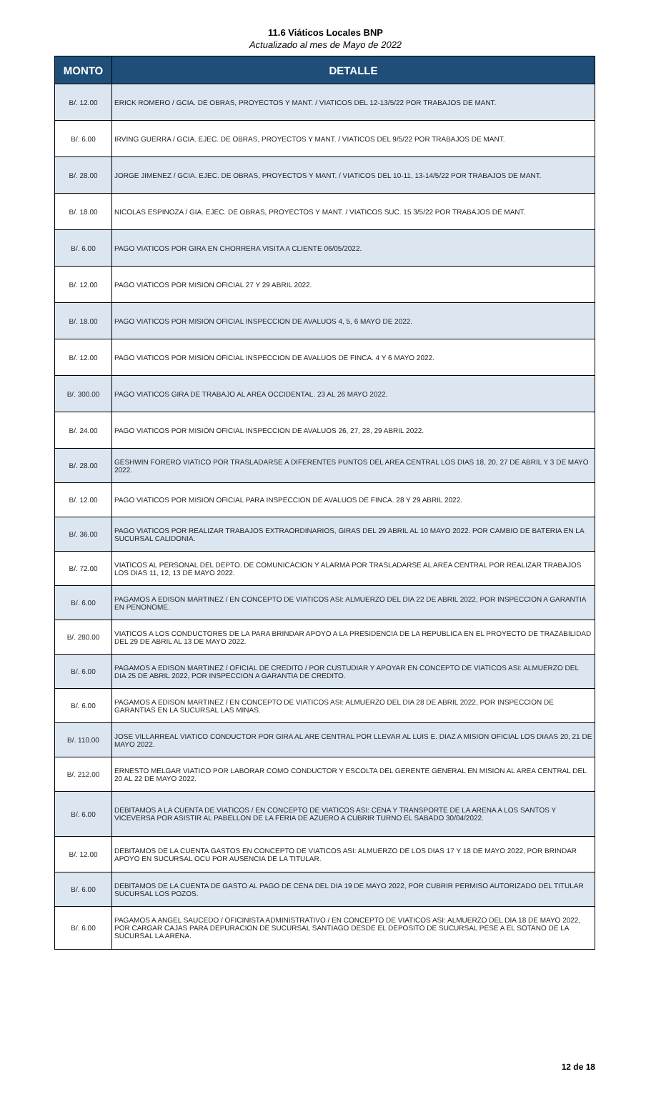11.6 Viáticos Locales BNP
Actualizado al mes de Mayo de 2022
| MONTO | DETALLE |
| --- | --- |
| B/. 12.00 | ERICK ROMERO / GCIA. DE OBRAS, PROYECTOS Y MANT. / VIATICOS DEL 12-13/5/22 POR TRABAJOS DE MANT. |
| B/. 6.00 | IRVING GUERRA / GCIA. EJEC. DE OBRAS, PROYECTOS Y MANT. / VIATICOS DEL 9/5/22 POR TRABAJOS DE MANT. |
| B/. 28.00 | JORGE JIMENEZ / GCIA. EJEC. DE OBRAS, PROYECTOS Y MANT. / VIATICOS DEL 10-11, 13-14/5/22 POR TRABAJOS DE MANT. |
| B/. 18.00 | NICOLAS ESPINOZA / GIA. EJEC. DE OBRAS, PROYECTOS Y MANT. / VIATICOS SUC. 15 3/5/22 POR TRABAJOS DE MANT. |
| B/. 6.00 | PAGO VIATICOS POR GIRA EN CHORRERA VISITA A CLIENTE 06/05/2022. |
| B/. 12.00 | PAGO VIATICOS POR MISION OFICIAL 27 Y 29 ABRIL 2022. |
| B/. 18.00 | PAGO VIATICOS POR MISION OFICIAL INSPECCION DE AVALUOS 4, 5, 6 MAYO DE 2022. |
| B/. 12.00 | PAGO VIATICOS POR MISION OFICIAL INSPECCION DE AVALUOS DE FINCA. 4 Y 6 MAYO 2022. |
| B/. 300.00 | PAGO VIATICOS GIRA DE TRABAJO AL AREA OCCIDENTAL. 23 AL 26 MAYO 2022. |
| B/. 24.00 | PAGO VIATICOS POR MISION OFICIAL INSPECCION DE AVALUOS 26, 27, 28, 29 ABRIL 2022. |
| B/. 28.00 | GESHWIN FORERO VIATICO POR TRASLADARSE A DIFERENTES PUNTOS DEL AREA CENTRAL LOS DIAS 18, 20, 27 DE ABRIL Y 3 DE MAYO 2022. |
| B/. 12.00 | PAGO VIATICOS POR MISION OFICIAL PARA INSPECCION DE AVALUOS DE FINCA. 28 Y 29 ABRIL 2022. |
| B/. 36.00 | PAGO VIATICOS POR REALIZAR TRABAJOS EXTRAORDINARIOS, GIRAS DEL 29 ABRIL AL 10 MAYO 2022. POR CAMBIO DE BATERIA EN LA SUCURSAL CALIDONIA. |
| B/. 72.00 | VIATICOS AL PERSONAL DEL DEPTO. DE COMUNICACION Y ALARMA POR TRASLADARSE AL AREA CENTRAL POR REALIZAR TRABAJOS LOS DIAS 11, 12, 13 DE MAYO 2022. |
| B/. 6.00 | PAGAMOS A EDISON MARTINEZ / EN CONCEPTO DE VIATICOS ASI: ALMUERZO DEL DIA 22 DE ABRIL 2022, POR INSPECCION A GARANTIA EN PENONOME. |
| B/. 280.00 | VIATICOS A LOS CONDUCTORES DE LA PARA BRINDAR APOYO A LA PRESIDENCIA DE LA REPUBLICA EN EL PROYECTO DE TRAZABILIDAD DEL 29 DE ABRIL AL 13 DE MAYO 2022. |
| B/. 6.00 | PAGAMOS A EDISON MARTINEZ / OFICIAL DE CREDITO / POR CUSTUDIAR Y APOYAR EN CONCEPTO DE VIATICOS ASI: ALMUERZO DEL DIA 25 DE ABRIL 2022, POR INSPECCION A GARANTIA DE CREDITO. |
| B/. 6.00 | PAGAMOS A EDISON MARTINEZ / EN CONCEPTO DE VIATICOS ASI: ALMUERZO DEL DIA 28 DE ABRIL 2022, POR INSPECCION DE GARANTIAS EN LA SUCURSAL LAS MINAS. |
| B/. 110.00 | JOSE VILLARREAL VIATICO CONDUCTOR POR GIRA AL ARE CENTRAL POR LLEVAR AL LUIS E. DIAZ A MISION OFICIAL LOS DIAAS 20, 21 DE MAYO 2022. |
| B/. 212.00 | ERNESTO MELGAR VIATICO POR LABORAR COMO CONDUCTOR Y ESCOLTA DEL GERENTE GENERAL EN MISION AL AREA CENTRAL DEL 20 AL 22 DE MAYO 2022. |
| B/. 6.00 | DEBITAMOS A LA CUENTA DE VIATICOS / EN CONCEPTO DE VIATICOS ASI: CENA Y TRANSPORTE DE LA ARENA A LOS SANTOS Y VICEVERSA POR ASISTIR AL PABELLON DE LA FERIA DE AZUERO A CUBRIR TURNO EL SABADO 30/04/2022. |
| B/. 12.00 | DEBITAMOS DE LA CUENTA GASTOS EN CONCEPTO DE VIATICOS ASI: ALMUERZO DE LOS DIAS 17 Y 18 DE MAYO 2022, POR BRINDAR APOYO EN SUCURSAL OCU POR AUSENCIA DE LA TITULAR. |
| B/. 6.00 | DEBITAMOS DE LA CUENTA DE GASTO AL PAGO DE CENA DEL DIA 19 DE MAYO 2022, POR CUBRIR PERMISO AUTORIZADO DEL TITULAR SUCURSAL LOS POZOS. |
| B/. 6.00 | PAGAMOS A ANGEL SAUCEDO / OFICINISTA ADMINISTRATIVO / EN CONCEPTO DE VIATICOS ASI: ALMUERZO DEL DIA 18 DE MAYO 2022, POR CARGAR CAJAS PARA DEPURACION DE SUCURSAL SANTIAGO DESDE EL DEPOSITO DE SUCURSAL PESE A EL SOTANO DE LA SUCURSAL LA ARENA. |
12 de 18